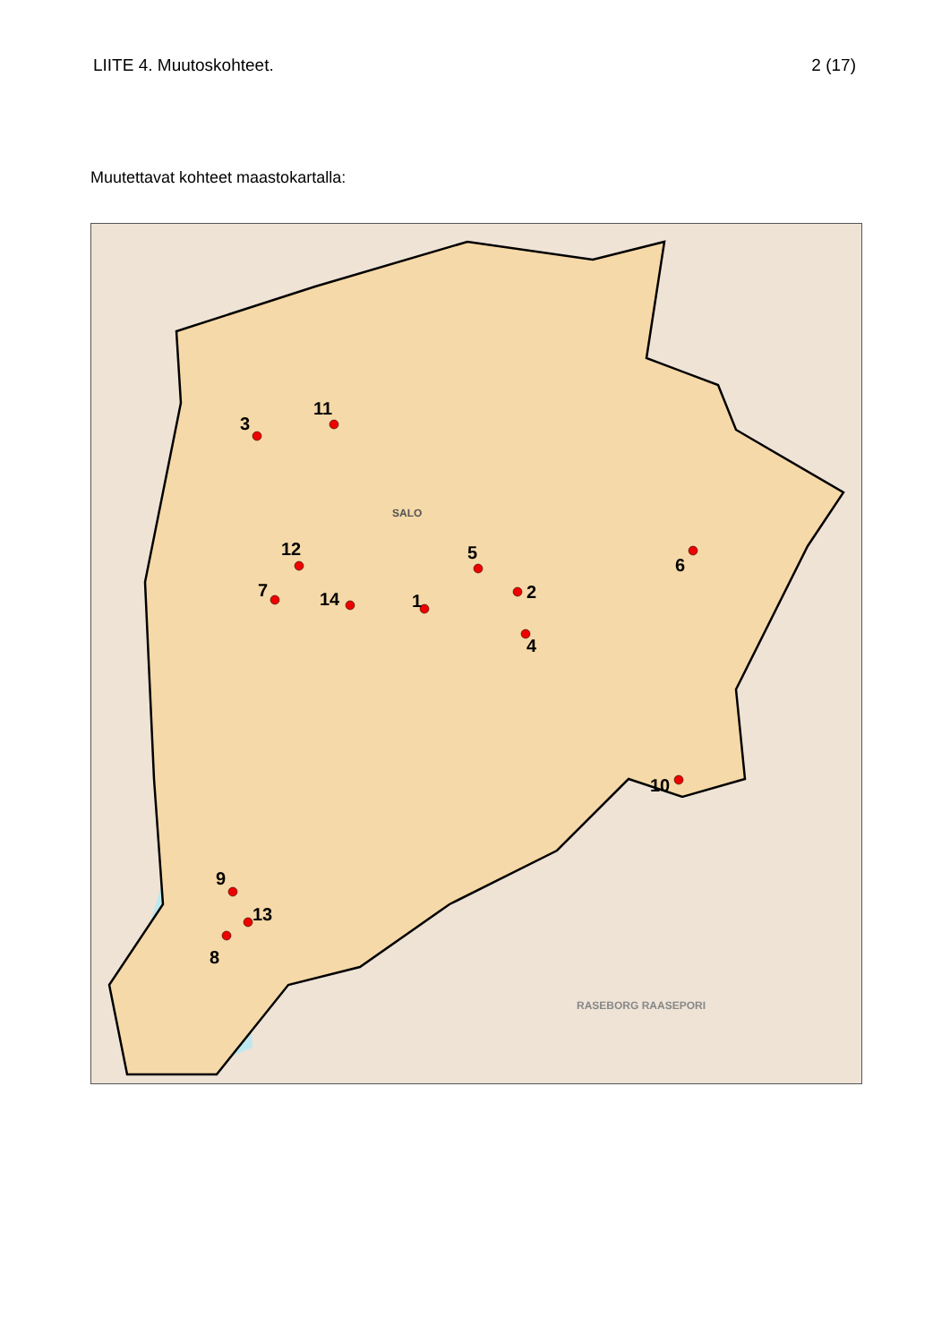LIITE 4. Muutoskohteet. 2 (17)
Muutettavat kohteet maastokartalla:
1 2
3
4
5
6
7
8
9
10
11
12
13
14
SALO
RASEBORG RAASEPORI